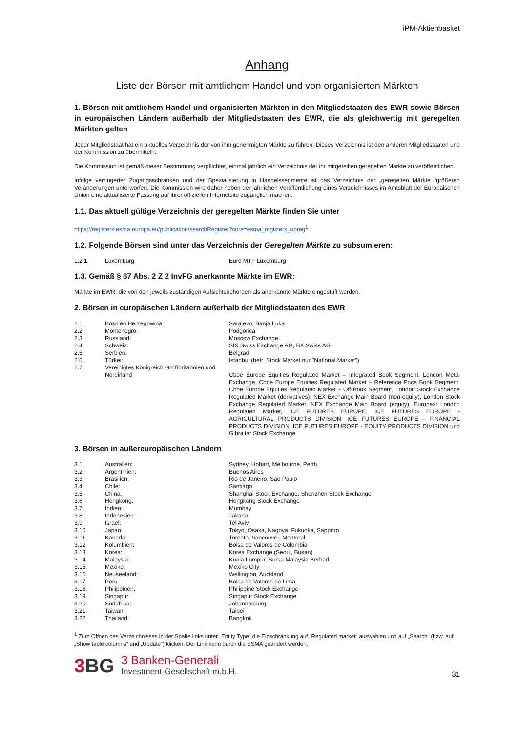iPM-Aktienbasket
Anhang
Liste der Börsen mit amtlichem Handel und von organisierten Märkten
1. Börsen mit amtlichem Handel und organisierten Märkten in den Mitgliedstaaten des EWR sowie Börsen in europäischen Ländern außerhalb der Mitgliedstaaten des EWR, die als gleichwertig mit geregelten Märkten gelten
Jeder Mitgliedstaat hat ein aktuelles Verzeichnis der von ihm genehmigten Märkte zu führen. Dieses Verzeichnis ist den anderen Mitgliedstaaten und der Kommission zu übermitteln.
Die Kommission ist gemäß dieser Bestimmung verpflichtet, einmal jährlich ein Verzeichnis der ihr mitgeteilten geregelten Märkte zu veröffentlichen.
Infolge verringerter Zugangsschranken und der Spezialisierung in Handelssegmente ist das Verzeichnis der „geregelten Märkte “größeren Veränderungen unterworfen. Die Kommission wird daher neben der jährlichen Veröffentlichung eines Verzeichnisses im Amtsblatt der Europäischen Union eine aktualisierte Fassung auf ihrer offiziellen Internetsite zugänglich machen.
1.1. Das aktuell gültige Verzeichnis der geregelten Märkte finden Sie unter
https://registers.esma.europa.eu/publication/searchRegister?core=esma_registers_upreg<sup>1</sup>
1.2. Folgende Börsen sind unter das Verzeichnis der Geregelten Märkte zu subsumieren:
| 1.2.1. | Luxemburg | Euro MTF Luxemburg |
1.3. Gemäß § 67 Abs. 2 Z 2 InvFG anerkannte Märkte im EWR:
Märkte im EWR, die von den jeweils zuständigen Aufsichtsbehörden als anerkannte Märkte eingestuft werden.
2. Börsen in europäischen Ländern außerhalb der Mitgliedstaaten des EWR
| 2.1. | Bosnien Herzegowina: | Sarajevo, Banja Luka |
| 2.2. | Montenegro: | Podgorica |
| 2.3. | Russland: | Moscow Exchange |
| 2.4. | Schweiz: | SIX Swiss Exchange AG, BX Swiss AG |
| 2.5. | Serbien: | Belgrad |
| 2.6. | Türkei: | Istanbul (betr. Stock Market nur "National Market") |
| 2.7. | Vereinigtes Königreich Großbritannien und Nordirland | Cboe Europe Equities Regulated Market – Integrated Book Segment, London Metal Exchange, Cboe Europe Equities Regulated Market – Reference Price Book Segment, Cboe Europe Equities Regulated Market – Off-Book Segment, London Stock Exchange Regulated Market (derivatives), NEX Exchange Main Board (non-equity), London Stock Exchange Regulated Market, NEX Exchange Main Board (equity), Euronext London Regulated Market, ICE FUTURES EUROPE, ICE FUTURES EUROPE - AGRICULTURAL PRODUCTS DIVISION, ICE FUTURES EUROPE - FINANCIAL PRODUCTS DIVISION, ICE FUTURES EUROPE - EQUITY PRODUCTS DIVISION und Gibraltar Stock Exchange |
3. Börsen in außereuropäischen Ländern
| 3.1. | Australien: | Sydney, Hobart, Melbourne, Perth |
| 3.2. | Argentinien: | Buenos Aires |
| 3.3. | Brasilien: | Rio de Janeiro, Sao Paulo |
| 3.4. | Chile: | Santiago |
| 3.5. | China: | Shanghai Stock Exchange, Shenzhen Stock Exchange |
| 3.6. | Hongkong: | Hongkong Stock Exchange |
| 3.7. | Indien: | Mumbay |
| 3.8. | Indonesien: | Jakarta |
| 3.9. | Israel: | Tel Aviv |
| 3.10. | Japan: | Tokyo, Osaka, Nagoya, Fukuoka, Sapporo |
| 3.11. | Kanada: | Toronto, Vancouver, Montreal |
| 3.12 | Kolumbien: | Bolsa de Valores de Colombia |
| 3.13. | Korea: | Korea Exchange (Seoul, Busan) |
| 3.14. | Malaysia: | Kuala Lumpur, Bursa Malaysia Berhad |
| 3.15. | Mexiko: | Mexiko City |
| 3.16. | Neuseeland: | Wellington, Auckland |
| 3.17 | Peru | Bolsa de Valores de Lima |
| 3.18. | Philippinen: | Philippine Stock Exchange |
| 3.19. | Singapur: | Singapur Stock Exchange |
| 3.20. | Südafrika: | Johannesburg |
| 3.21. | Taiwan: | Taipei |
| 3.22. | Thailand: | Bangkok |
<sup>1</sup> Zum Öffnen des Verzeichnisses in der Spalte links unter „Entity Type“ die Einschränkung auf „Regulated market“ auswählen und auf „Search“ (bzw. auf „Show table columns“ und „Update“) klicken. Der Link kann durch die ESMA geändert werden.
3BG
3 Banken-Generali
Investment-Gesellschaft m.b.H.
31